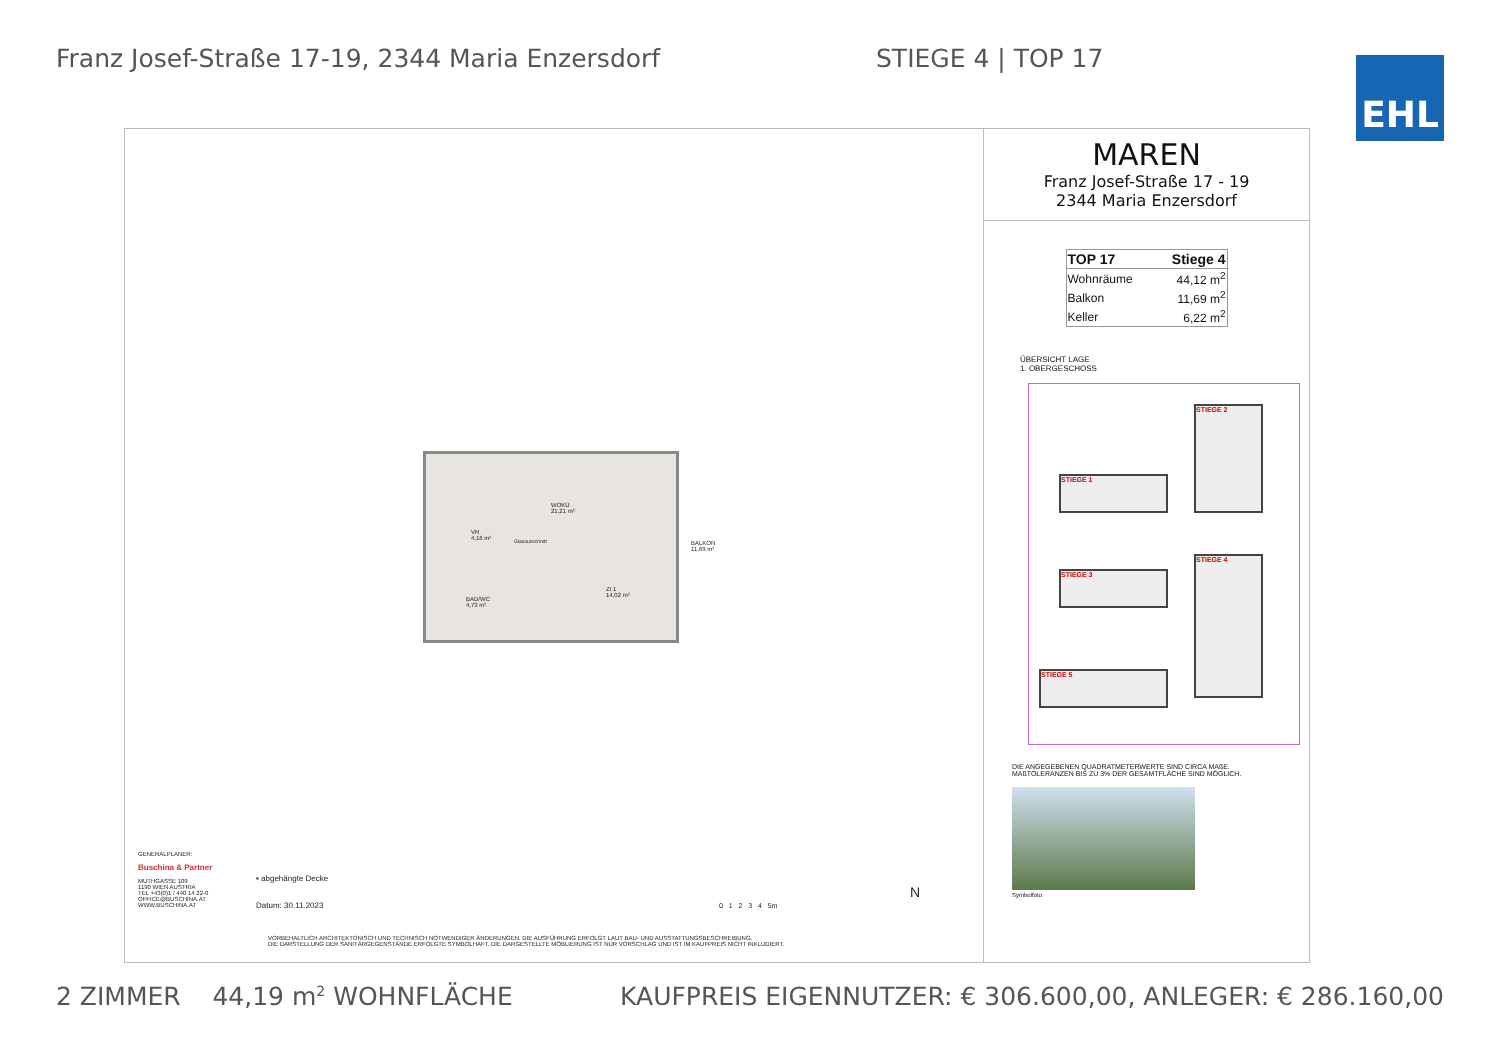Franz Josef-Straße 17-19, 2344 Maria Enzersdorf STIEGE 4 | TOP 17
EHL
WOKÜ
21,21 m²
VR
4,16 m² Glasausschnitt
BAD/WC
4,73 m²
ZI 1
14,02 m²
BALKON
11,69 m²
GENERALPLANER:
Buschina & Partner
MUTHGASSE 109
1190 WIEN AUSTRIA
TEL +43(0)1 / 440 14 22-0
OFFICE@BUSCHINA.AT
WWW.BUSCHINA.AT
▪ abgehängte Decke
Datum: 30.11.2023
0 1 2 3 4 5m
VORBEHALTLICH ARCHITEKTONISCH UND TECHNISCH NOTWENDIGER ÄNDERUNGEN. DIE AUSFÜHRUNG ERFOLGT LAUT BAU- UND AUSSTATTUNGSBESCHREIBUNG.
DIE DARSTELLUNG DER SANITÄRGEGENSTÄNDE ERFOLGTE SYMBOLHAFT. DIE DARGESTELLTE MÖBLIERUNG IST NUR VORSCHLAG UND IST IM KAUFPREIS NICHT INKLUDIERT.
N
MAREN
Franz Josef-Straße 17 - 19
2344 Maria Enzersdorf
| TOP 17 | Stiege 4 |
| --- | --- |
| Wohnräume | 44,12 m<sup>2</sup> |
| Balkon | 11,69 m<sup>2</sup> |
| Keller | 6,22 m<sup>2</sup> |
ÜBERSICHT LAGE
1. OBERGESCHOSS
STIEGE 1
STIEGE 2
STIEGE 3
STIEGE 4
STIEGE 5
DIE ANGEGEBENEN QUADRATMETERWERTE SIND CIRCA MAßE.
MAßTOLERANZEN BIS ZU 3% DER GESAMTFLÄCHE SIND MÖGLICH.
Symbolfoto
2 ZIMMER 44,19 m<sup>2</sup> WOHNFLÄCHE
KAUFPREIS EIGENNUTZER: € 306.600,00, ANLEGER: € 286.160,00